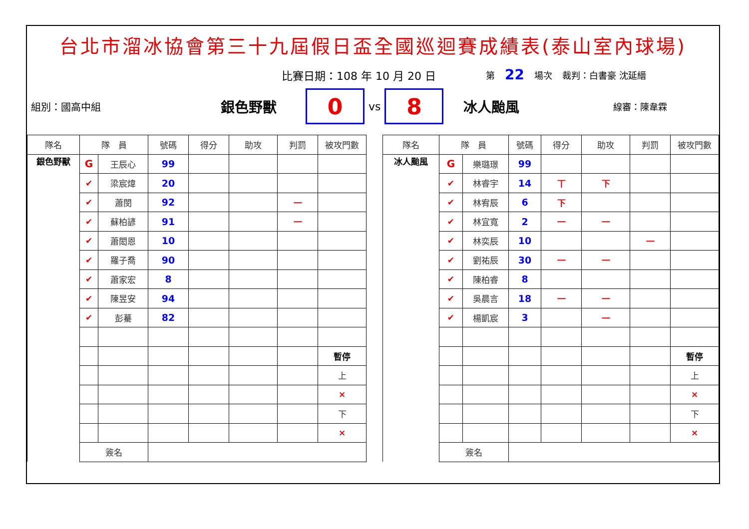台北市溜冰協會第三十九屆假日盃全國巡迴賽成績表(泰山室內球場)
比賽日期：108 年 10 月 20 日 第 22 場次 裁判：白書豪 沈延縉
組別：國高中組 銀色野獸
0
vs
8
冰人颱風 線審：陳韋霖
| 隊名 | 隊 員 | | 號碼 | 得分 | 助攻 | 判罰 | 被攻門數 |
| --- | --- | --- | --- | --- | --- | --- | --- |
| 銀色野獸 | G | 王辰心 | 99 | | | | |
| | ✔ | 梁宸煒 | 20 | | | | |
| | ✔ | 蕭閔 | 92 | | | 一 | |
| | ✔ | 蘇柏諺 | 91 | | | 一 | |
| | ✔ | 蕭閎恩 | 10 | | | | |
| | ✔ | 羅子喬 | 90 | | | | |
| | ✔ | 蕭家宏 | 8 | | | | |
| | ✔ | 陳昱安 | 94 | | | | |
| | ✔ | 彭驀 | 82 | | | | |
| | | | | | | | 暫停 |
| | | | | | | | 上 |
| | | | | | | | × |
| | | | | | | | 下 |
| | | | | | | | × |
| | 簽名 | | | | | | |
| 隊名 | 隊 員 | | 號碼 | 得分 | 助攻 | 判罰 | 被攻門數 |
| --- | --- | --- | --- | --- | --- | --- | --- |
| 冰人颱風 | G | 樂璐璟 | 99 | | | | |
| | ✔ | 林睿宇 | 14 | 丅 | 下 | | |
| | ✔ | 林宥辰 | 6 | 下 | | | |
| | ✔ | 林宜寬 | 2 | 一 | 一 | | |
| | ✔ | 林奕辰 | 10 | | | 一 | |
| | ✔ | 劉祐辰 | 30 | 一 | 一 | | |
| | ✔ | 陳柏睿 | 8 | | | | |
| | ✔ | 吳晨言 | 18 | 一 | 一 | | |
| | ✔ | 楊凱宸 | 3 | | 一 | | |
| | | | | | | | 暫停 |
| | | | | | | | 上 |
| | | | | | | | × |
| | | | | | | | 下 |
| | | | | | | | × |
| | 簽名 | | | | | | |